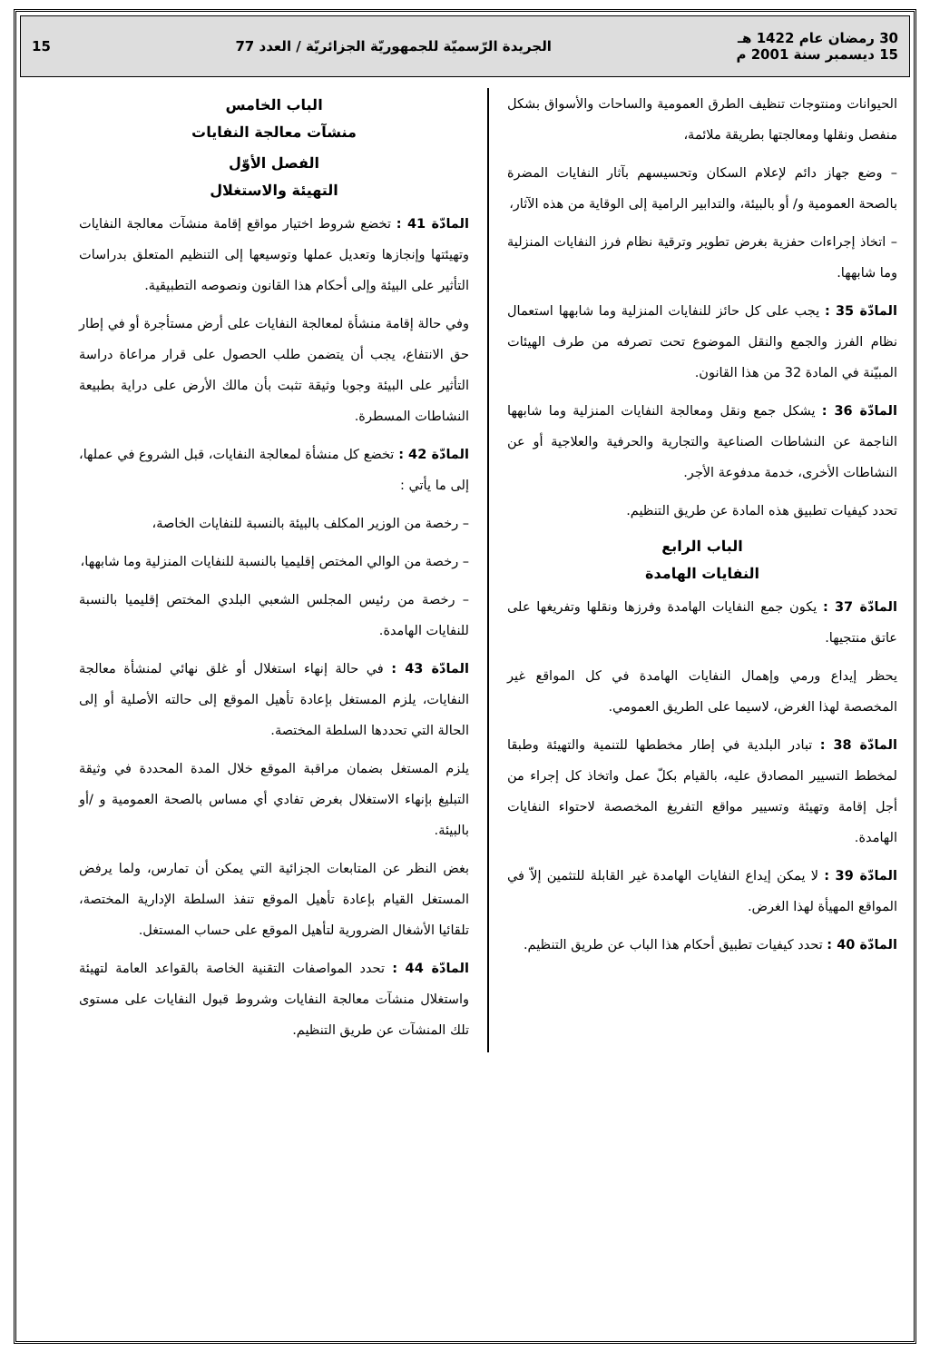30 رمضان عام 1422 هـ
15 ديسمبر سنة 2001 م
الجريدة الرّسميّة للجمهوريّة الجزائريّة / العدد 77
15
الحيوانات ومنتوجات تنظيف الطرق العمومية والساحات والأسواق بشكل منفصل ونقلها ومعالجتها بطريقة ملائمة،
– وضع جهاز دائم لإعلام السكان وتحسيسهم بآثار النفايات المضرة بالصحة العمومية و/ أو بالبيئة، والتدابير الرامية إلى الوقاية من هذه الآثار،
– اتخاذ إجراءات حفزية بغرض تطوير وترقية نظام فرز النفايات المنزلية وما شابهها.
المادّة 35 : يجب على كل حائز للنفايات المنزلية وما شابهها استعمال نظام الفرز والجمع والنقل الموضوع تحت تصرفه من طرف الهيئات المبيّنة في المادة 32 من هذا القانون.
المادّة 36 : يشكل جمع ونقل ومعالجة النفايات المنزلية وما شابهها الناجمة عن النشاطات الصناعية والتجارية والحرفية والعلاجية أو عن النشاطات الأخرى، خدمة مدفوعة الأجر.
تحدد كيفيات تطبيق هذه المادة عن طريق التنظيم.
الباب الرابع
النفايات الهامدة
المادّة 37 : يكون جمع النفايات الهامدة وفرزها ونقلها وتفريغها على عاتق منتجيها.
يحظر إيداع ورمي وإهمال النفايات الهامدة في كل المواقع غير المخصصة لهذا الغرض، لاسيما على الطريق العمومي.
المادّة 38 : تبادر البلدية في إطار مخططها للتنمية والتهيئة وطبقا لمخطط التسيير المصادق عليه، بالقيام بكلّ عمل واتخاذ كل إجراء من أجل إقامة وتهيئة وتسيير مواقع التفريغ المخصصة لاحتواء النفايات الهامدة.
المادّة 39 : لا يمكن إيداع النفايات الهامدة غير القابلة للتثمين إلاّ في المواقع المهيأة لهذا الغرض.
المادّة 40 : تحدد كيفيات تطبيق أحكام هذا الباب عن طريق التنظيم.
الباب الخامس
منشآت معالجة النفايات
الفصل الأوّل
التهيئة والاستغلال
المادّة 41 : تخضع شروط اختيار مواقع إقامة منشآت معالجة النفايات وتهيئتها وإنجازها وتعديل عملها وتوسيعها إلى التنظيم المتعلق بدراسات التأثير على البيئة وإلى أحكام هذا القانون ونصوصه التطبيقية.
وفي حالة إقامة منشأة لمعالجة النفايات على أرض مستأجرة أو في إطار حق الانتفاع، يجب أن يتضمن طلب الحصول على قرار مراعاة دراسة التأثير على البيئة وجوبا وثيقة تثبت بأن مالك الأرض على دراية بطبيعة النشاطات المسطرة.
المادّة 42 : تخضع كل منشأة لمعالجة النفايات، قبل الشروع في عملها، إلى ما يأتي :
– رخصة من الوزير المكلف بالبيئة بالنسبة للنفايات الخاصة،
– رخصة من الوالي المختص إقليميا بالنسبة للنفايات المنزلية وما شابهها،
– رخصة من رئيس المجلس الشعبي البلدي المختص إقليميا بالنسبة للنفايات الهامدة.
المادّة 43 : في حالة إنهاء استغلال أو غلق نهائي لمنشأة معالجة النفايات، يلزم المستغل بإعادة تأهيل الموقع إلى حالته الأصلية أو إلى الحالة التي تحددها السلطة المختصة.
يلزم المستغل بضمان مراقبة الموقع خلال المدة المحددة في وثيقة التبليغ بإنهاء الاستغلال بغرض تفادي أي مساس بالصحة العمومية و /أو بالبيئة.
بغض النظر عن المتابعات الجزائية التي يمكن أن تمارس، ولما يرفض المستغل القيام بإعادة تأهيل الموقع تنفذ السلطة الإدارية المختصة، تلقائيا الأشغال الضرورية لتأهيل الموقع على حساب المستغل.
المادّة 44 : تحدد المواصفات التقنية الخاصة بالقواعد العامة لتهيئة واستغلال منشآت معالجة النفايات وشروط قبول النفايات على مستوى تلك المنشآت عن طريق التنظيم.